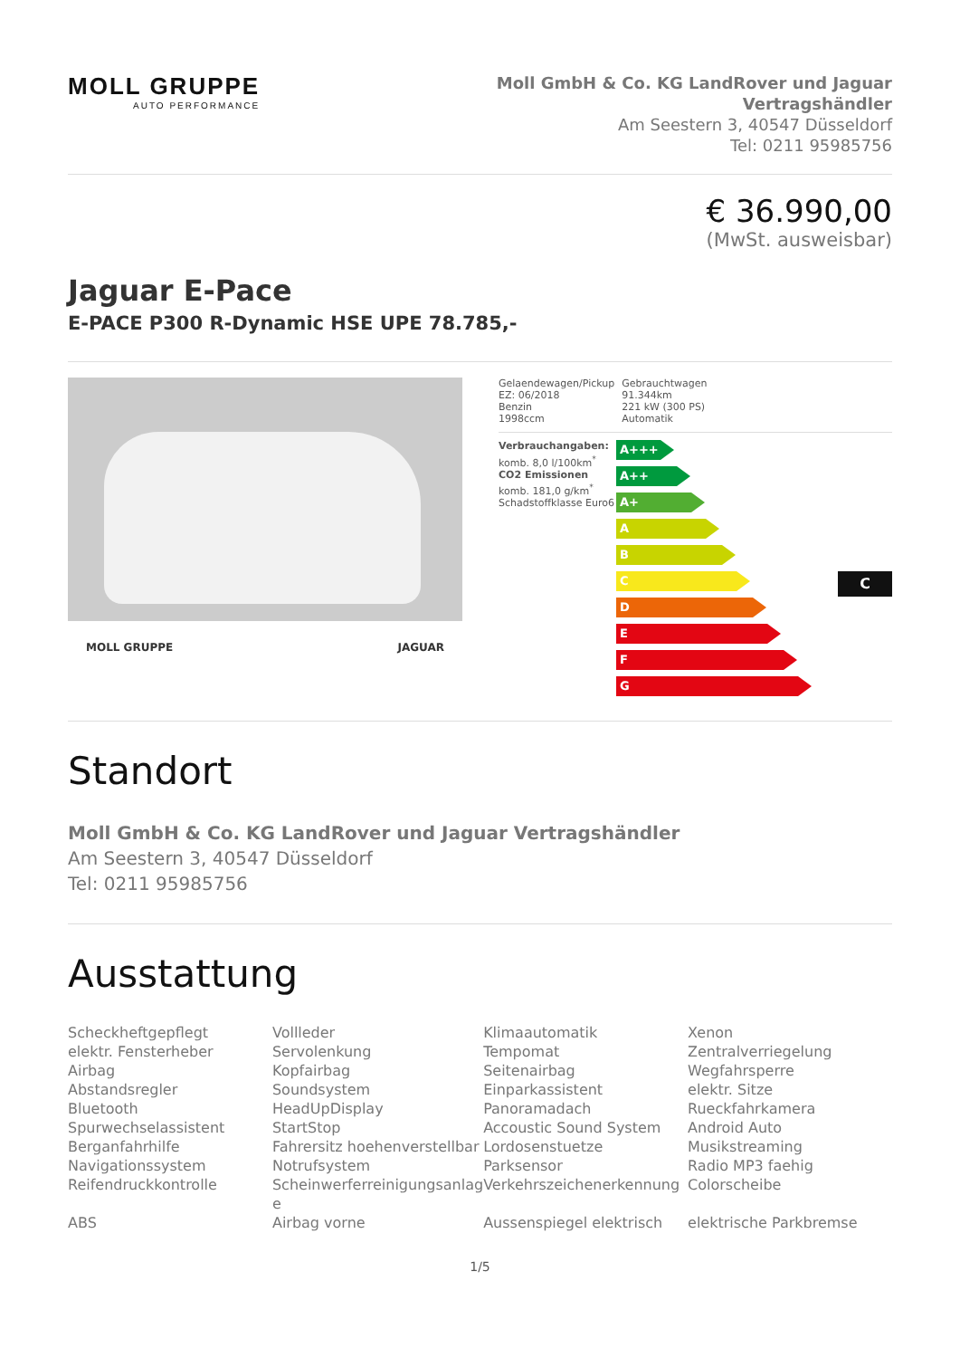MOLL GRUPPE
AUTO PERFORMANCE
Moll GmbH & Co. KG LandRover und Jaguar
Vertragshändler
Am Seestern 3, 40547 Düsseldorf
Tel: 0211 95985756
€ 36.990,00
(MwSt. ausweisbar)
Jaguar E-Pace
E-PACE P300 R-Dynamic HSE UPE 78.785,-
MOLL GRUPPE JAGUAR
| Gelaendewagen/Pickup EZ: 06/2018 Benzin 1998ccm | Gebrauchtwagen 91.344km 221 kW (300 PS) Automatik |
Verbrauchangaben:
komb. 8,0 l/100km<sup>*</sup>
CO2 Emissionen
komb. 181,0 g/km<sup>*</sup>
Schadstoffklasse Euro6
A+++
A++
A+
A
B
C
C
D
E
F
G
Standort
Moll GmbH & Co. KG LandRover und Jaguar Vertragshändler
Am Seestern 3, 40547 Düsseldorf
Tel: 0211 95985756
Ausstattung
Scheckheftgepflegt
Vollleder
Klimaautomatik
Xenon
elektr. Fensterheber
Servolenkung
Tempomat
Zentralverriegelung
Airbag
Kopfairbag
Seitenairbag
Wegfahrsperre
Abstandsregler
Soundsystem
Einparkassistent
elektr. Sitze
Bluetooth
HeadUpDisplay
Panoramadach
Rueckfahrkamera
Spurwechselassistent
StartStop
Accoustic Sound System
Android Auto
Berganfahrhilfe
Fahrersitz hoehenverstellbar
Lordosenstuetze
Musikstreaming
Navigationssystem
Notrufsystem
Parksensor
Radio MP3 faehig
Reifendruckkontrolle
Scheinwerferreinigungsanlag e
Verkehrszeichenerkennung
Colorscheibe
ABS
Airbag vorne
Aussenspiegel elektrisch
elektrische Parkbremse
1/5